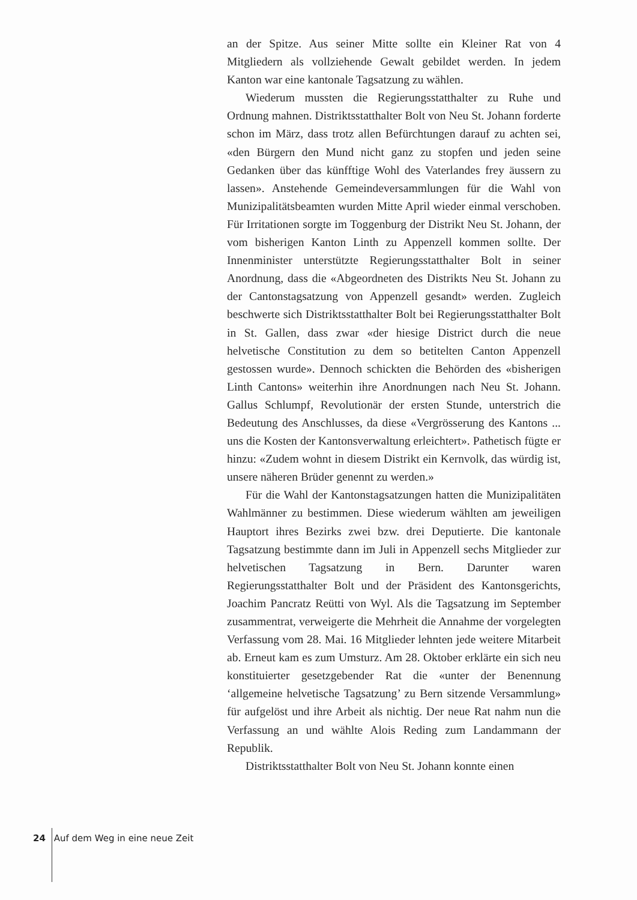an der Spitze. Aus seiner Mitte sollte ein Kleiner Rat von 4 Mitgliedern als vollziehende Gewalt gebildet werden. In jedem Kanton war eine kantonale Tagsatzung zu wählen.
Wiederum mussten die Regierungsstatthalter zu Ruhe und Ordnung mahnen. Distriktsstatthalter Bolt von Neu St. Johann forderte schon im März, dass trotz allen Befürchtungen darauf zu achten sei, «den Bürgern den Mund nicht ganz zu stopfen und jeden seine Gedanken über das künfftige Wohl des Vaterlandes frey äussern zu lassen». Anstehende Gemeindeversammlungen für die Wahl von Munizipalitätsbeamten wurden Mitte April wieder einmal verschoben. Für Irritationen sorgte im Toggenburg der Distrikt Neu St. Johann, der vom bisherigen Kanton Linth zu Appenzell kommen sollte. Der Innenminister unterstützte Regierungsstatthalter Bolt in seiner Anordnung, dass die «Abgeordneten des Distrikts Neu St. Johann zu der Cantonstagsatzung von Appenzell gesandt» werden. Zugleich beschwerte sich Distriktsstatthalter Bolt bei Regierungsstatthalter Bolt in St. Gallen, dass zwar «der hiesige District durch die neue helvetische Constitution zu dem so betitelten Canton Appenzell gestossen wurde». Dennoch schickten die Behörden des «bisherigen Linth Cantons» weiterhin ihre Anordnungen nach Neu St. Johann. Gallus Schlumpf, Revolutionär der ersten Stunde, unterstrich die Bedeutung des Anschlusses, da diese «Vergrösserung des Kantons ... uns die Kosten der Kantonsverwaltung erleichtert». Pathetisch fügte er hinzu: «Zudem wohnt in diesem Distrikt ein Kernvolk, das würdig ist, unsere näheren Brüder genennt zu werden.»
Für die Wahl der Kantonstagsatzungen hatten die Munizipalitäten Wahlmänner zu bestimmen. Diese wiederum wählten am jeweiligen Hauptort ihres Bezirks zwei bzw. drei Deputierte. Die kantonale Tagsatzung bestimmte dann im Juli in Appenzell sechs Mitglieder zur helvetischen Tagsatzung in Bern. Darunter waren Regierungsstatthalter Bolt und der Präsident des Kantonsgerichts, Joachim Pancratz Reütti von Wyl. Als die Tagsatzung im September zusammentrat, verweigerte die Mehrheit die Annahme der vorgelegten Verfassung vom 28. Mai. 16 Mitglieder lehnten jede weitere Mitarbeit ab. Erneut kam es zum Umsturz. Am 28. Oktober erklärte ein sich neu konstituierter gesetzgebender Rat die «unter der Benennung ‘allgemeine helvetische Tagsatzung’ zu Bern sitzende Versammlung» für aufgelöst und ihre Arbeit als nichtig. Der neue Rat nahm nun die Verfassung an und wählte Alois Reding zum Landammann der Republik.
Distriktsstatthalter Bolt von Neu St. Johann konnte einen
24 Auf dem Weg in eine neue Zeit